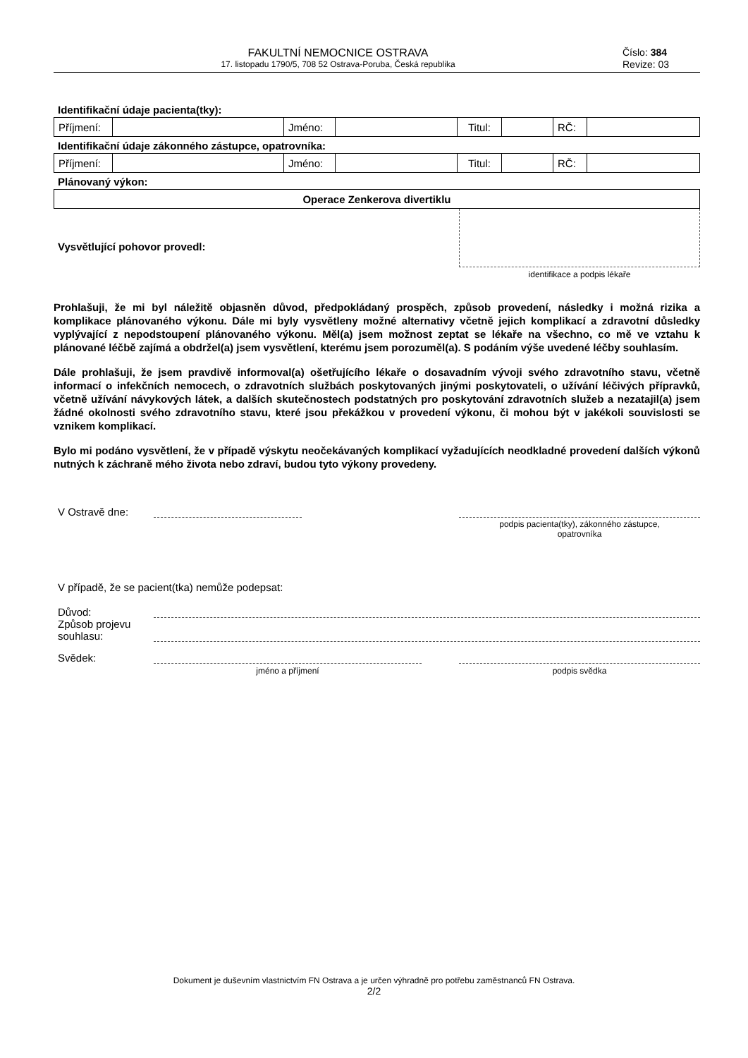FAKULTNÍ NEMOCNICE OSTRAVA
17. listopadu 1790/5, 708 52 Ostrava-Poruba, Česká republika
Číslo: 384
Revize: 03
Identifikační údaje pacienta(tky):
| Příjmení: | | Jméno: | | Titul: | | RČ: | |
Identifikační údaje zákonného zástupce, opatrovníka:
| Příjmení: | | Jméno: | | Titul: | | RČ: | |
Plánovaný výkon:
| Operace Zenkerova divertiklu |
Vysvětlující pohovor provedl:
identifikace a podpis lékaře
Prohlašuji, že mi byl náležitě objasněn důvod, předpokládaný prospěch, způsob provedení, následky i možná rizika a komplikace plánovaného výkonu. Dále mi byly vysvětleny možné alternativy včetně jejich komplikací a zdravotní důsledky vyplývající z nepodstoupení plánovaného výkonu. Měl(a) jsem možnost zeptat se lékaře na všechno, co mě ve vztahu k plánované léčbě zajímá a obdržel(a) jsem vysvětlení, kterému jsem porozuměl(a). S podáním výše uvedené léčby souhlasím.
Dále prohlašuji, že jsem pravdivě informoval(a) ošetřujícího lékaře o dosavadním vývoji svého zdravotního stavu, včetně informací o infekčních nemocech, o zdravotních službách poskytovaných jinými poskytovateli, o užívání léčivých přípravků, včetně užívání návykových látek, a dalších skutečnostech podstatných pro poskytování zdravotních služeb a nezatajil(a) jsem žádné okolnosti svého zdravotního stavu, které jsou překážkou v provedení výkonu, či mohou být v jakékoli souvislosti se vznikem komplikací.
Bylo mi podáno vysvětlení, že v případě výskytu neočekávaných komplikací vyžadujících neodkladné provedení dalších výkonů nutných k záchraně mého života nebo zdraví, budou tyto výkony provedeny.
V Ostravě dne:
podpis pacienta(tky), zákonného zástupce,
opatrovníka
V případě, že se pacient(tka) nemůže podepsat:
Důvod:
Způsob projevu souhlasu:
Svědek:
jméno a příjmení podpis svědka
Dokument je duševním vlastnictvím FN Ostrava a je určen výhradně pro potřebu zaměstnanců FN Ostrava.
2/2